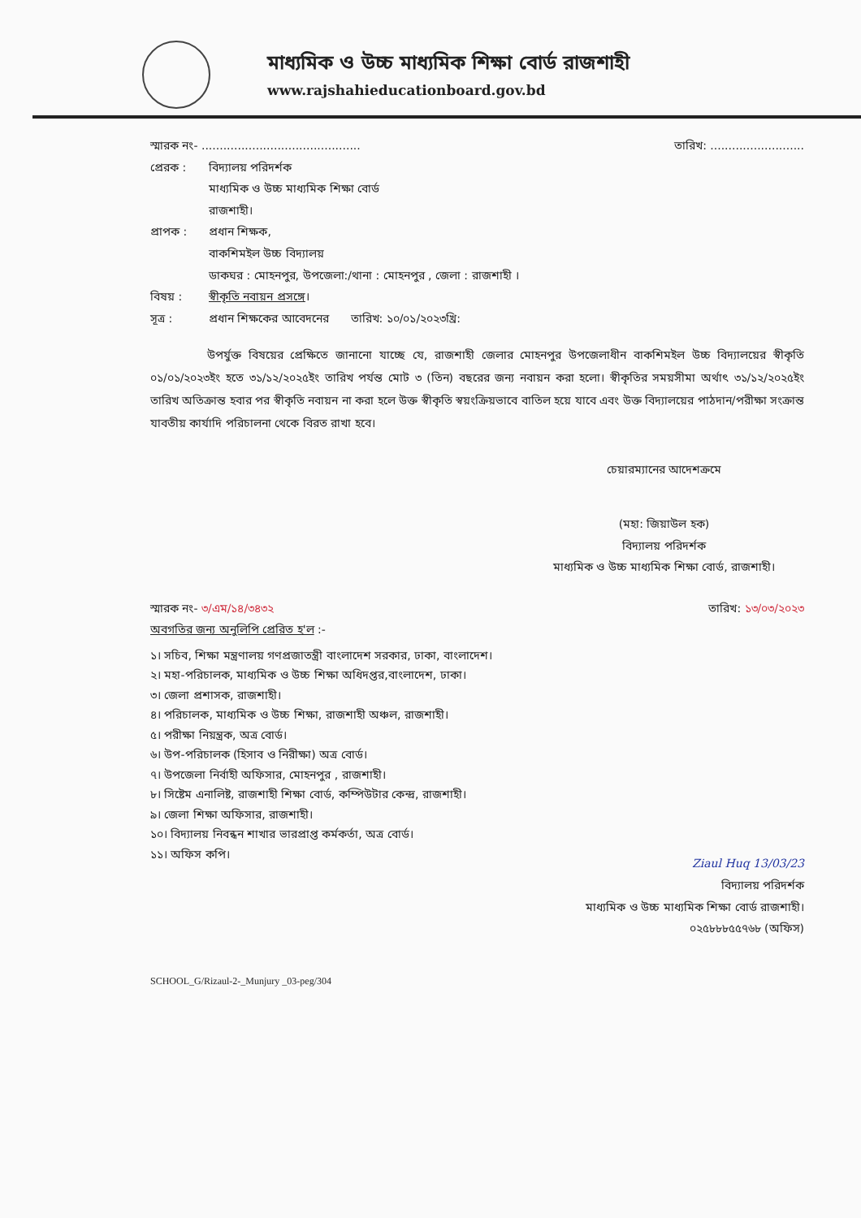মাধ্যমিক ও উচ্চ মাধ্যমিক শিক্ষা বোর্ড রাজশাহী
www.rajshahieducationboard.gov.bd
স্মারক নং- ............................................ তারিখ: ..........................
প্রেরক : বিদ্যালয় পরিদর্শক
মাধ্যমিক ও উচ্চ মাধ্যমিক শিক্ষা বোর্ড
রাজশাহী।
প্রাপক : প্রধান শিক্ষক,
বাকশিমইল উচ্চ বিদ্যালয়
ডাকঘর : মোহনপুর, উপজেলা:/থানা : মোহনপুর , জেলা : রাজশাহী ।
বিষয় : স্বীকৃতি নবায়ন প্রসঙ্গে।
সূত্র : প্রধান শিক্ষকের আবেদনের তারিখ: ১০/০১/২০২৩খ্রি:
উপর্যুক্ত বিষয়ের প্রেক্ষিতে জানানো যাচ্ছে যে, রাজশাহী জেলার মোহনপুর উপজেলাধীন বাকশিমইল উচ্চ বিদ্যালয়ের স্বীকৃতি ০১/০১/২০২৩ইং হতে ৩১/১২/২০২৫ইং তারিখ পর্যন্ত মোট ৩ (তিন) বছরের জন্য নবায়ন করা হলো। স্বীকৃতির সময়সীমা অর্থাৎ ৩১/১২/২০২৫ইং তারিখ অতিক্রান্ত হবার পর স্বীকৃতি নবায়ন না করা হলে উক্ত স্বীকৃতি স্বয়ংক্রিয়ভাবে বাতিল হয়ে যাবে এবং উক্ত বিদ্যালয়ের পাঠদান/পরীক্ষা সংক্রান্ত যাবতীয় কার্যাদি পরিচালনা থেকে বিরত রাখা হবে।
চেয়ারম্যানের আদেশক্রমে
(মহা: জিয়াউল হক)
বিদ্যালয় পরিদর্শক
মাধ্যমিক ও উচ্চ মাধ্যমিক শিক্ষা বোর্ড, রাজশাহী।
স্মারক নং- ৩/এম/১৪/৩৪৩২ তারিখ: ১৩/০৩/২০২৩
অবগতির জন্য অনুলিপি প্রেরিত হ'ল :-
১। সচিব, শিক্ষা মন্ত্রণালয় গণপ্রজাতন্ত্রী বাংলাদেশ সরকার, ঢাকা, বাংলাদেশ।
২। মহা-পরিচালক, মাধ্যমিক ও উচ্চ শিক্ষা অধিদপ্তর,বাংলাদেশ, ঢাকা।
৩। জেলা প্রশাসক, রাজশাহী।
৪। পরিচালক, মাধ্যমিক ও উচ্চ শিক্ষা, রাজশাহী অঞ্চল, রাজশাহী।
৫। পরীক্ষা নিয়ন্ত্রক, অত্র বোর্ড।
৬। উপ-পরিচালক (হিসাব ও নিরীক্ষা) অত্র বোর্ড।
৭। উপজেলা নির্বাহী অফিসার, মোহনপুর , রাজশাহী।
৮। সিষ্টেম এনালিষ্ট, রাজশাহী শিক্ষা বোর্ড, কম্পিউটার কেন্দ্র, রাজশাহী।
৯। জেলা শিক্ষা অফিসার, রাজশাহী।
১০। বিদ্যালয় নিবন্ধন শাখার ভারপ্রাপ্ত কর্মকর্তা, অত্র বোর্ড।
১১। অফিস কপি।
Ziaul Huq 13/03/23
বিদ্যালয় পরিদর্শক
মাধ্যমিক ও উচ্চ মাধ্যমিক শিক্ষা বোর্ড রাজশাহী।
০২৫৮৮৮৫৫৭৬৮ (অফিস)
SCHOOL_G/Rizaul-2-_Munjury _03-peg/304